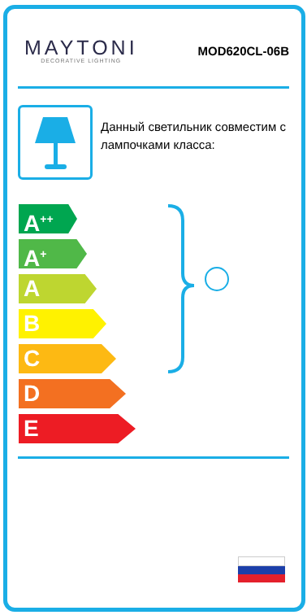MAYTONI
DECORATIVE LIGHTING
MOD620CL-06B
Данный светильник совместим с лампочками класса:
A<sup>++</sup>
A<sup>+</sup>
A
B
C
D
E